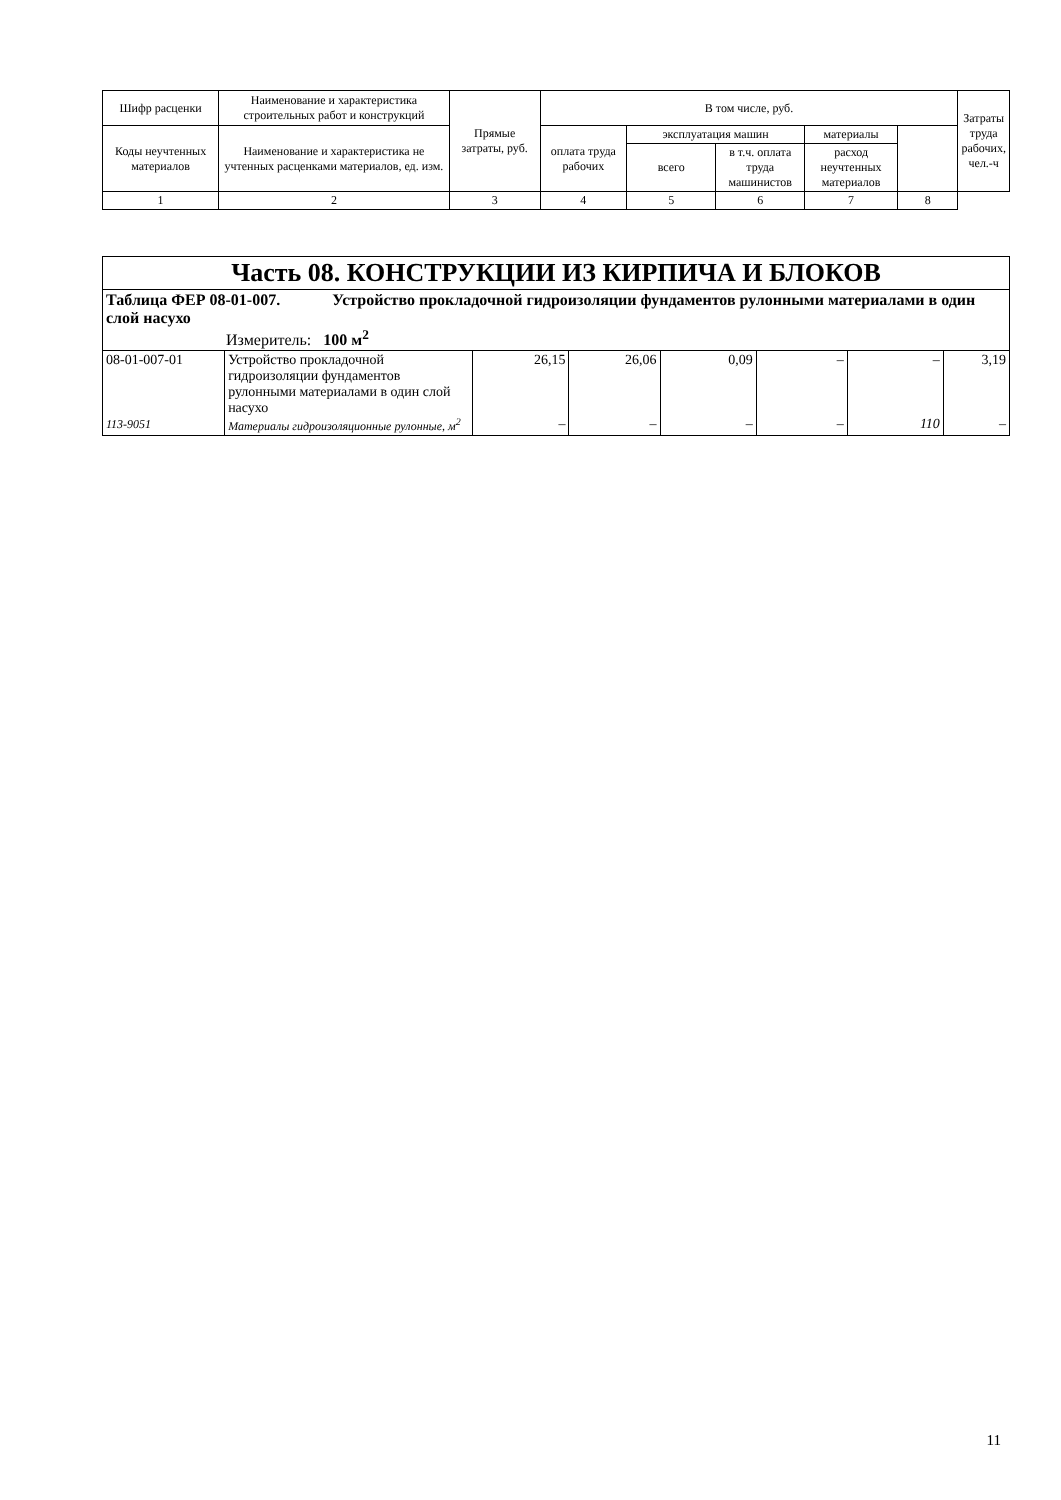| Шифр расценки | Наименование и характеристика строительных работ и конструкций | Прямые затраты, руб. | В том числе, руб. | | | | | Затраты труда рабочих, чел.-ч |
| --- | --- | --- | --- | --- | --- | --- | --- | --- |
| Коды неучтенных материалов | Наименование и характеристика не учтенных расценками материалов, ед. изм. | | оплата труда рабочих | эксплуатация машин | | материалы | | |
| | | | | всего | в т.ч. оплата труда машинистов | расход неучтенных материалов | | |
| 1 | 2 | 3 | 4 | 5 | 6 | 7 | 8 | |
| Часть 08. КОНСТРУКЦИИ ИЗ КИРПИЧА И БЛОКОВ | | | | | | | |
| Таблица ФЕР 08-01-007. Устройство прокладочной гидроизоляции фундаментов рулонными материалами в один слой насухо Измеритель: 100 м<sup>2</sup> | | | | | | | |
| 08-01-007-01 113-9051 | Устройство прокладочной гидроизоляции фундаментов рулонными материалами в один слой насухо Материалы гидроизоляционные рулонные, м<sup>2</sup> | 26,15 – | 26,06 – | 0,09 – | – – | – 110 | 3,19 – |
11